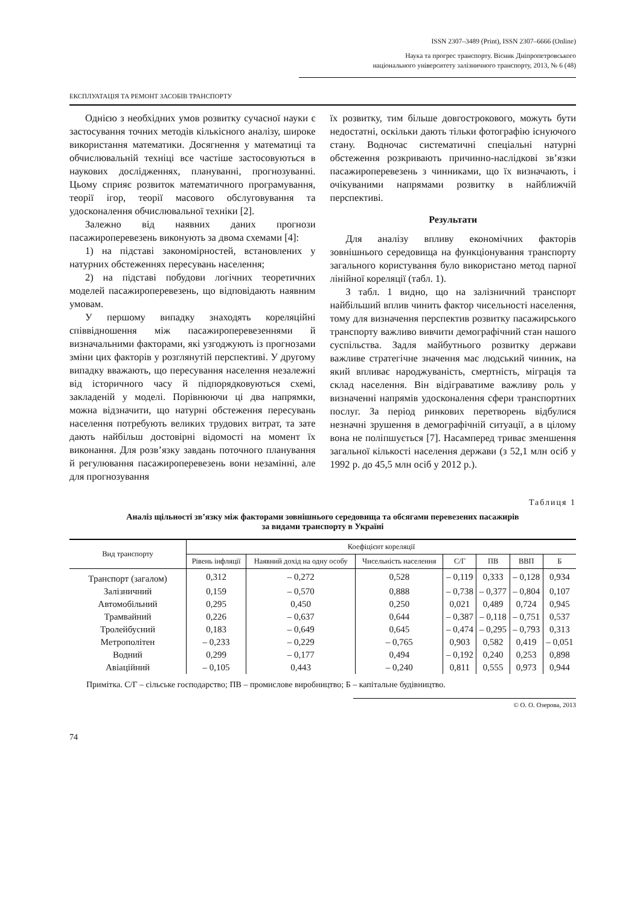ISSN 2307–3489 (Print), ISSN 2307–6666 (Online)
Наука та прогрес транспорту. Вісник Дніпропетровського
національного університету залізничного транспорту, 2013, № 6 (48)
ЕКСПЛУАТАЦІЯ ТА РЕМОНТ ЗАСОБІВ ТРАНСПОРТУ
Однією з необхідних умов розвитку сучасної науки є застосування точних методів кількісного аналізу, широке використання математики. Досягнення у математиці та обчислювальній техніці все частіше застосовуються в наукових дослідженнях, плануванні, прогнозуванні. Цьому сприяє розвиток математичного програмування, теорії ігор, теорії масового обслуговування та удосконалення обчислювальної техніки [2].
Залежно від наявних даних прогнози пасажироперевезень виконують за двома схемами [4]:
1) на підставі закономірностей, встановлених у натурних обстеженнях пересувань населення;
2) на підставі побудови логічних теоретичних моделей пасажироперевезень, що відповідають наявним умовам.
У першому випадку знаходять кореляційні співвідношення між пасажироперевезеннями й визначальними факторами, які узгоджують із прогнозами зміни цих факторів у розглянутій перспективі. У другому випадку вважають, що пересування населення незалежні від історичного часу й підпорядковуються схемі, закладеній у моделі. Порівнюючи ці два напрямки, можна відзначити, що натурні обстеження пересувань населення потребують великих трудових витрат, та зате дають найбільш достовірні відомості на момент їх виконання. Для розв’язку завдань поточного планування й регулювання пасажироперевезень вони незамінні, але для прогнозування
їх розвитку, тим більше довгострокового, можуть бути недостатні, оскільки дають тільки фотографію існуючого стану. Водночас систематичні спеціальні натурні обстеження розкривають причинно-наслідкові зв’язки пасажироперевезень з чинниками, що їх визначають, і очікуваними напрямами розвитку в найближчій перспективі.
Результати
Для аналізу впливу економічних факторів зовнішнього середовища на функціонування транспорту загального користування було використано метод парної лінійної кореляції (табл. 1).
З табл. 1 видно, що на залізничний транспорт найбільший вплив чинить фактор чисельності населення, тому для визначення перспектив розвитку пасажирського транспорту важливо вивчити демографічний стан нашого суспільства. Задля майбутнього розвитку держави важливе стратегічне значення має людський чинник, на який впливає народжуваність, смертність, міграція та склад населення. Він відіграватиме важливу роль у визначенні напрямів удосконалення сфери транспортних послуг. За період ринкових перетворень відбулися незначні зрушення в демографічній ситуації, а в цілому вона не поліпшується [7]. Насамперед триває зменшення загальної кількості населення держави (з 52,1 млн осіб у 1992 р. до 45,5 млн осіб у 2012 р.).
Таблиця 1
Аналіз щільності зв’язку між факторами зовнішнього середовища та обсягами перевезених пасажирів
за видами транспорту в Україні
| Вид транспорту | Коефіцієнт кореляції | | | | | | |
| --- | --- | --- | --- | --- | --- | --- | --- |
| | Рівень інфляції | Наявний дохід на одну особу | Чисельність населення | С/Г | ПВ | ВВП | Б |
| Транспорт (загалом) | 0,312 | – 0,272 | 0,528 | – 0,119 | 0,333 | – 0,128 | 0,934 |
| Залізничний | 0,159 | – 0,570 | 0,888 | – 0,738 | – 0,377 | – 0,804 | 0,107 |
| Автомобільний | 0,295 | 0,450 | 0,250 | 0,021 | 0,489 | 0,724 | 0,945 |
| Трамвайний | 0,226 | – 0,637 | 0,644 | – 0,387 | – 0,118 | – 0,751 | 0,537 |
| Тролейбусний | 0,183 | – 0,649 | 0,645 | – 0,474 | – 0,295 | – 0,793 | 0,313 |
| Метрополітен | – 0,233 | – 0,229 | – 0,765 | 0,903 | 0,582 | 0,419 | – 0,051 |
| Водний | 0,299 | – 0,177 | 0,494 | – 0,192 | 0,240 | 0,253 | 0,898 |
| Авіаційний | – 0,105 | 0,443 | – 0,240 | 0,811 | 0,555 | 0,973 | 0,944 |
Примітка. С/Г – сільське господарство; ПВ – промислове виробництво; Б – капітальне будівництво.
© О. О. Озерова, 2013
74